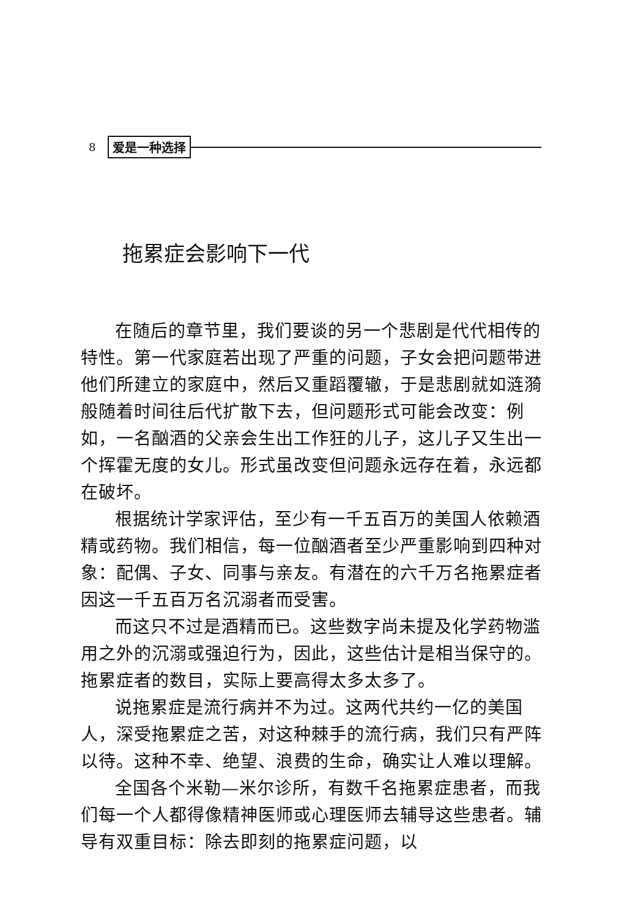8 爱是一种选择
拖累症会影响下一代
在随后的章节里，我们要谈的另一个悲剧是代代相传的特性。第一代家庭若出现了严重的问题，子女会把问题带进他们所建立的家庭中，然后又重蹈覆辙，于是悲剧就如涟漪般随着时间往后代扩散下去，但问题形式可能会改变：例如，一名酗酒的父亲会生出工作狂的儿子，这儿子又生出一个挥霍无度的女儿。形式虽改变但问题永远存在着，永远都在破坏。
根据统计学家评估，至少有一千五百万的美国人依赖酒精或药物。我们相信，每一位酗酒者至少严重影响到四种对象：配偶、子女、同事与亲友。有潜在的六千万名拖累症者因这一千五百万名沉溺者而受害。
而这只不过是酒精而已。这些数字尚未提及化学药物滥用之外的沉溺或强迫行为，因此，这些估计是相当保守的。拖累症者的数目，实际上要高得太多太多了。
说拖累症是流行病并不为过。这两代共约一亿的美国人，深受拖累症之苦，对这种棘手的流行病，我们只有严阵以待。这种不幸、绝望、浪费的生命，确实让人难以理解。
全国各个米勒—米尔诊所，有数千名拖累症患者，而我们每一个人都得像精神医师或心理医师去辅导这些患者。辅导有双重目标：除去即刻的拖累症问题，以